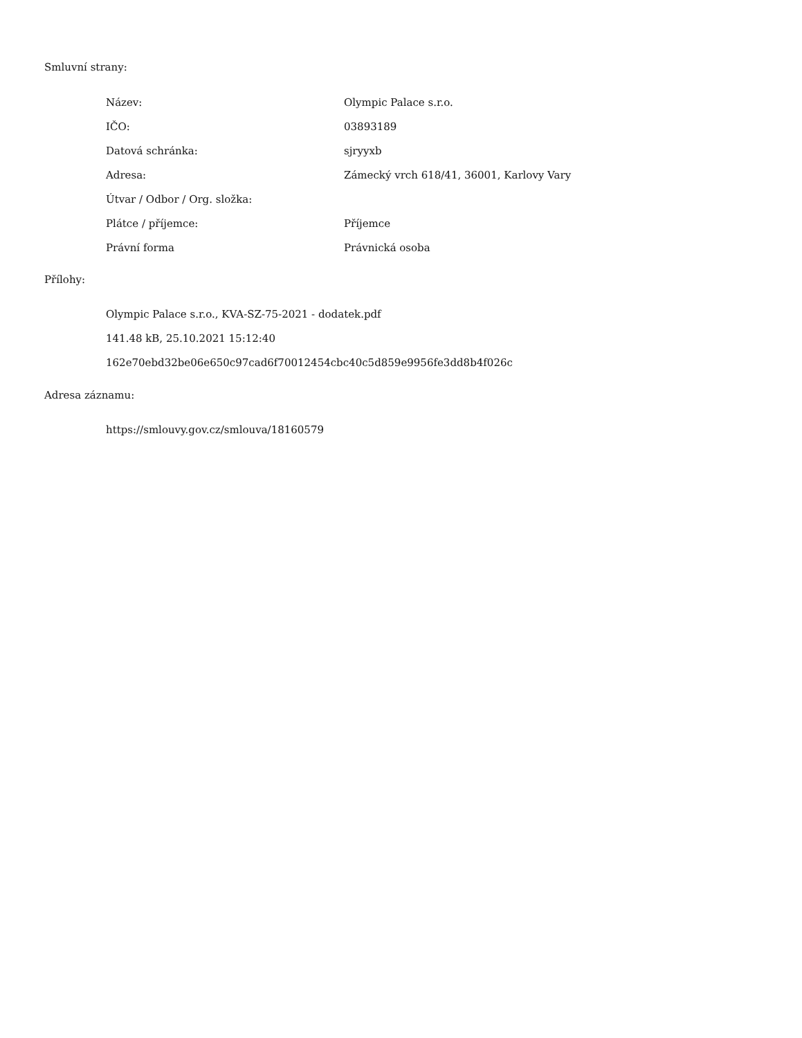Smluvní strany:
| Název: | Olympic Palace s.r.o. |
| IČO: | 03893189 |
| Datová schránka: | sjryyxb |
| Adresa: | Zámecký vrch 618/41, 36001, Karlovy Vary |
| Útvar / Odbor / Org. složka: | |
| Plátce / příjemce: | Příjemce |
| Právní forma | Právnická osoba |
Přílohy:
Olympic Palace s.r.o., KVA-SZ-75-2021 - dodatek.pdf
141.48 kB, 25.10.2021 15:12:40
162e70ebd32be06e650c97cad6f70012454cbc40c5d859e9956fe3dd8b4f026c
Adresa záznamu:
https://smlouvy.gov.cz/smlouva/18160579